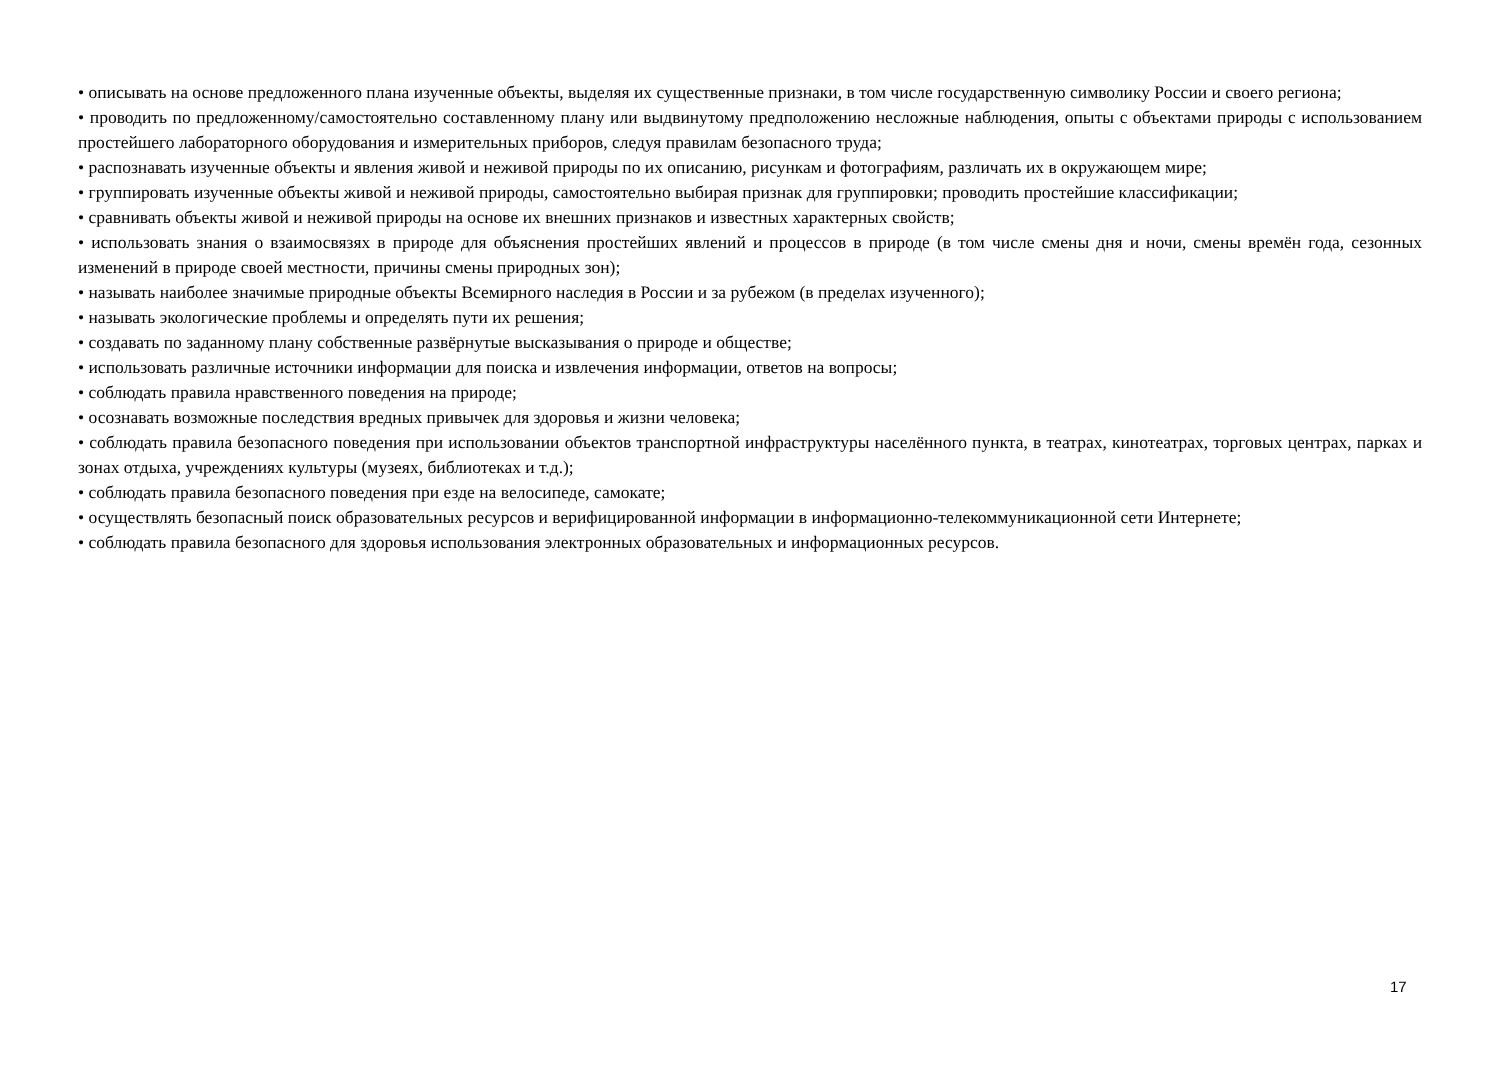• описывать на основе предложенного плана изученные объекты, выделяя их существенные признаки, в том числе государственную символику России и своего региона;
• проводить по предложенному/самостоятельно составленному плану или выдвинутому предположению несложные наблюдения, опыты с объектами природы с использованием простейшего лабораторного оборудования и измерительных приборов, следуя правилам безопасного труда;
• распознавать изученные объекты и явления живой и неживой природы по их описанию, рисункам и фотографиям, различать их в окружающем мире;
• группировать изученные объекты живой и неживой природы, самостоятельно выбирая признак для группировки; проводить простейшие классификации;
• сравнивать объекты живой и неживой природы на основе их внешних признаков и известных характерных свойств;
• использовать знания о взаимосвязях в природе для объяснения простейших явлений и процессов в природе (в том числе смены дня и ночи, смены времён года, сезонных изменений в природе своей местности, причины смены природных зон);
• называть наиболее значимые природные объекты Всемирного наследия в России и за рубежом (в пределах изученного);
• называть экологические проблемы и определять пути их решения;
• создавать по заданному плану собственные развёрнутые высказывания о природе и обществе;
• использовать различные источники информации для поиска и извлечения информации, ответов на вопросы;
• соблюдать правила нравственного поведения на природе;
• осознавать возможные последствия вредных привычек для здоровья и жизни человека;
• соблюдать правила безопасного поведения при использовании объектов транспортной инфраструктуры населённого пункта, в театрах, кинотеатрах, торговых центрах, парках и зонах отдыха, учреждениях культуры (музеях, библиотеках и т.д.);
• соблюдать правила безопасного поведения при езде на велосипеде, самокате;
• осуществлять безопасный поиск образовательных ресурсов и верифицированной информации в информационно-телекоммуникационной сети Интернете;
• соблюдать правила безопасного для здоровья использования электронных образовательных и информационных ресурсов.
17